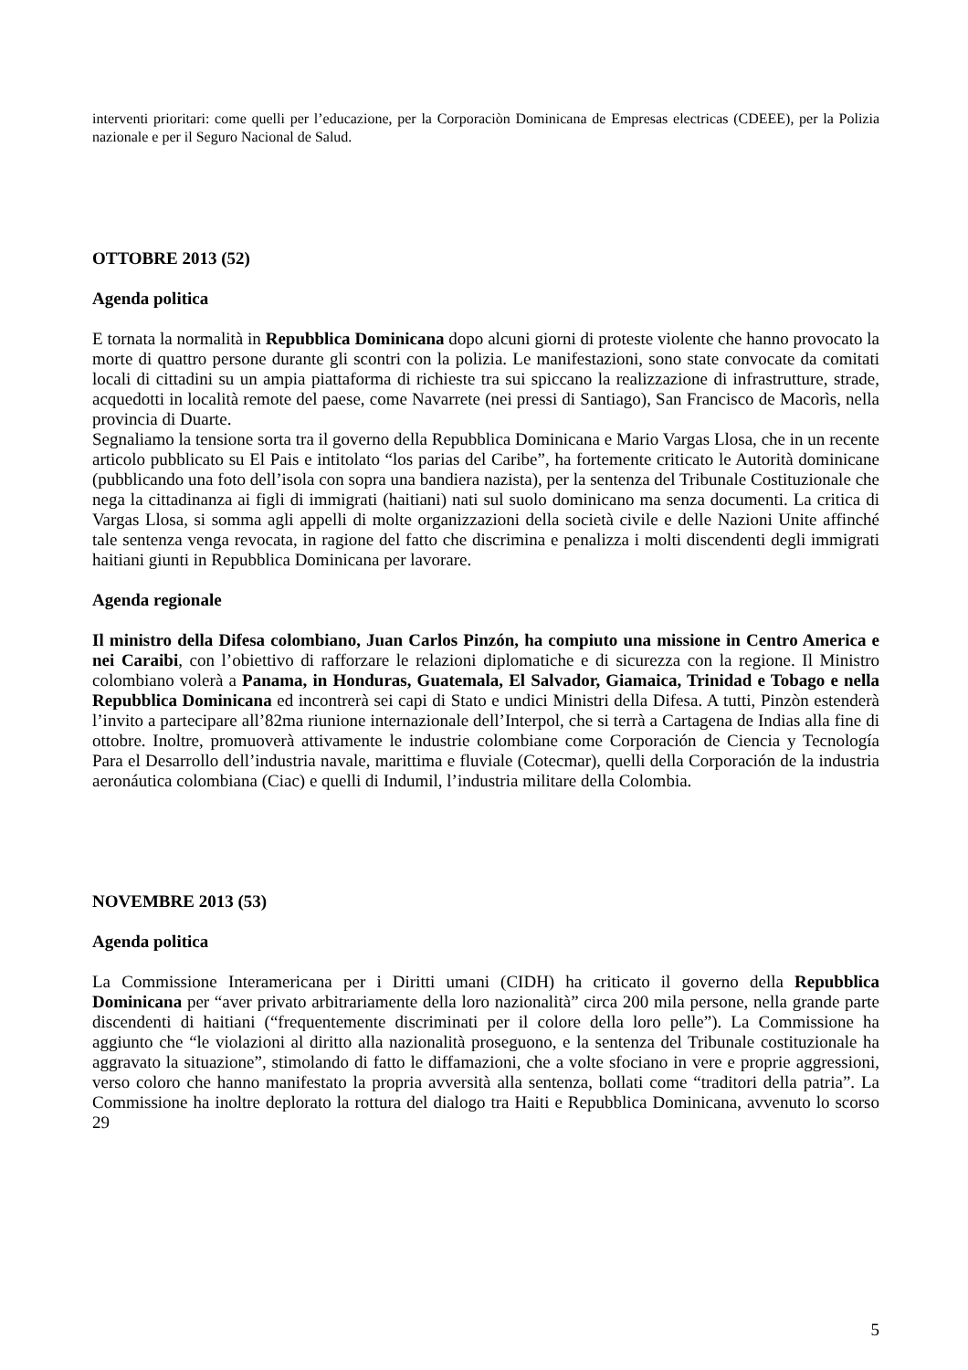interventi prioritari: come quelli per l’educazione, per la Corporaciòn Dominicana de Empresas electricas (CDEEE), per la Polizia nazionale e per il Seguro Nacional de Salud.
OTTOBRE 2013 (52)
Agenda politica
E tornata la normalità in Repubblica Dominicana dopo alcuni giorni di proteste violente che hanno provocato la morte di quattro persone durante gli scontri con la polizia. Le manifestazioni, sono state convocate da comitati locali di cittadini su un ampia piattaforma di richieste tra sui spiccano la realizzazione di infrastrutture, strade, acquedotti in località remote del paese, come Navarrete (nei pressi di Santiago), San Francisco de Macorìs, nella provincia di Duarte.
Segnaliamo la tensione sorta tra il governo della Repubblica Dominicana e Mario Vargas Llosa, che in un recente articolo pubblicato su El Pais e intitolato “los parias del Caribe”, ha fortemente criticato le Autorità dominicane (pubblicando una foto dell’isola con sopra una bandiera nazista), per la sentenza del Tribunale Costituzionale che nega la cittadinanza ai figli di immigrati (haitiani) nati sul suolo dominicano ma senza documenti. La critica di Vargas Llosa, si somma agli appelli di molte organizzazioni della società civile e delle Nazioni Unite affinché tale sentenza venga revocata, in ragione del fatto che discrimina e penalizza i molti discendenti degli immigrati haitiani giunti in Repubblica Dominicana per lavorare.
Agenda regionale
Il ministro della Difesa colombiano, Juan Carlos Pinzón, ha compiuto una missione in Centro America e nei Caraibi, con l’obiettivo di rafforzare le relazioni diplomatiche e di sicurezza con la regione. Il Ministro colombiano volerà a Panama, in Honduras, Guatemala, El Salvador, Giamaica, Trinidad e Tobago e nella Repubblica Dominicana ed incontrerà sei capi di Stato e undici Ministri della Difesa. A tutti, Pinzòn estenderà l’invito a partecipare all’82ma riunione internazionale dell’Interpol, che si terrà a Cartagena de Indias alla fine di ottobre. Inoltre, promuoverà attivamente le industrie colombiane come Corporación de Ciencia y Tecnología Para el Desarrollo dell’industria navale, marittima e fluviale (Cotecmar), quelli della Corporación de la industria aeronáutica colombiana (Ciac) e quelli di Indumil, l’industria militare della Colombia.
NOVEMBRE 2013 (53)
Agenda politica
La Commissione Interamericana per i Diritti umani (CIDH) ha criticato il governo della Repubblica Dominicana per “aver privato arbitrariamente della loro nazionalità” circa 200 mila persone, nella grande parte discendenti di haitiani (“frequentemente discriminati per il colore della loro pelle”). La Commissione ha aggiunto che “le violazioni al diritto alla nazionalità proseguono, e la sentenza del Tribunale costituzionale ha aggravato la situazione”, stimolando di fatto le diffamazioni, che a volte sfociano in vere e proprie aggressioni, verso coloro che hanno manifestato la propria avversità alla sentenza, bollati come “traditori della patria”. La Commissione ha inoltre deplorato la rottura del dialogo tra Haiti e Repubblica Dominicana, avvenuto lo scorso 29
5